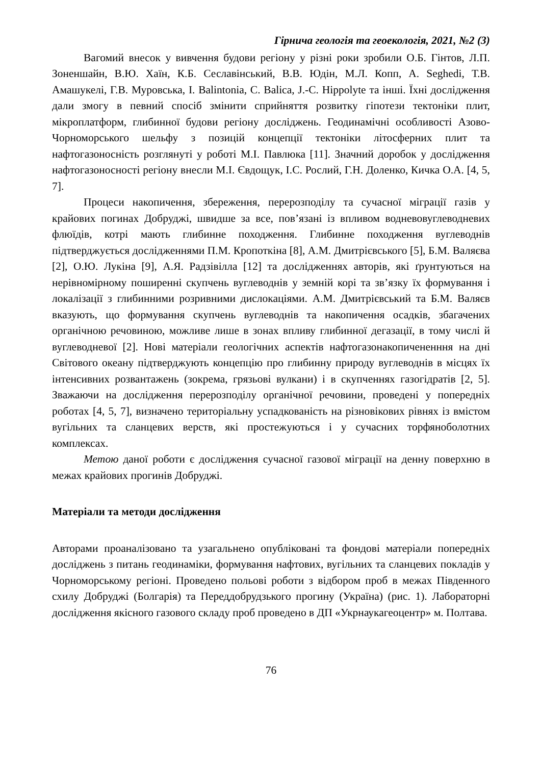Гірнича геологія та геоекологія, 2021, №2 (3)
Вагомий внесок у вивчення будови регіону у різні роки зробили О.Б. Гінтов, Л.П. Зоненшайн, В.Ю. Хаїн, К.Б. Сеславінський, В.В. Юдін, М.Л. Копп, A. Seghedi, Т.В. Амашукелі, Г.В. Муровська, I. Balintonia, C. Balica, J.-C. Hippolyte та інші. Їхні дослідження дали змогу в певний спосіб змінити сприйняття розвитку гіпотези тектоніки плит, мікроплатформ, глибинної будови регіону досліджень. Геодинамічні особливості Азово-Чорноморського шельфу з позицій концепції тектоніки літосферних плит та нафтогазоносність розглянуті у роботі М.І. Павлюка [11]. Значний доробок у дослідження нафтогазоносності регіону внесли М.І. Євдощук, І.С. Рослий, Г.Н. Доленко, Кичка О.А. [4, 5, 7].
Процеси накопичення, збереження, перерозподілу та сучасної міграції газів у крайових погинах Добруджі, швидше за все, пов’язані із впливом водневовуглеводневих флюїдів, котрі мають глибинне походження. Глибинне походження вуглеводнів підтверджується дослідженнями П.М. Кропоткіна [8], А.М. Дмитрієвського [5], Б.М. Валяєва [2], О.Ю. Лукіна [9], А.Я. Радзівілла [12] та дослідженнях авторів, які ґрунтуються на нерівномірному поширенні скупчень вуглеводнів у земній корі та зв’язку їх формування і локалізації з глибинними розривними дислокаціями. А.М. Дмитрієвський та Б.М. Валяєв вказують, що формування скупчень вуглеводнів та накопичення осадків, збагачених органічною речовиною, можливе лише в зонах впливу глибинної дегазації, в тому числі й вуглеводневої [2]. Нові матеріали геологічних аспектів нафтогазонакопичененння на дні Світового океану підтверджують концепцію про глибинну природу вуглеводнів в місцях їх інтенсивних розвантажень (зокрема, грязьові вулкани) і в скупченнях газогідратів [2, 5]. Зважаючи на дослідження перерозподілу органічної речовини, проведені у попередніх роботах [4, 5, 7], визначено територіальну успадкованість на різновікових рівнях із вмістом вугільних та сланцевих верств, які простежуються і у сучасних торфяноболотних комплексах.
Метою даної роботи є дослідження сучасної газової міграції на денну поверхню в межах крайових прогинів Добруджі.
Матеріали та методи дослідження
Авторами проаналізовано та узагальнено опубліковані та фондові матеріали попередніх досліджень з питань геодинаміки, формування нафтових, вугільних та сланцевих покладів у Чорноморському регіоні. Проведено польові роботи з відбором проб в межах Південного схилу Добруджі (Болгарія) та Переддобрудзького прогину (Україна) (рис. 1). Лабораторні дослідження якісного газового складу проб проведено в ДП «Укрнаукагеоцентр» м. Полтава.
76